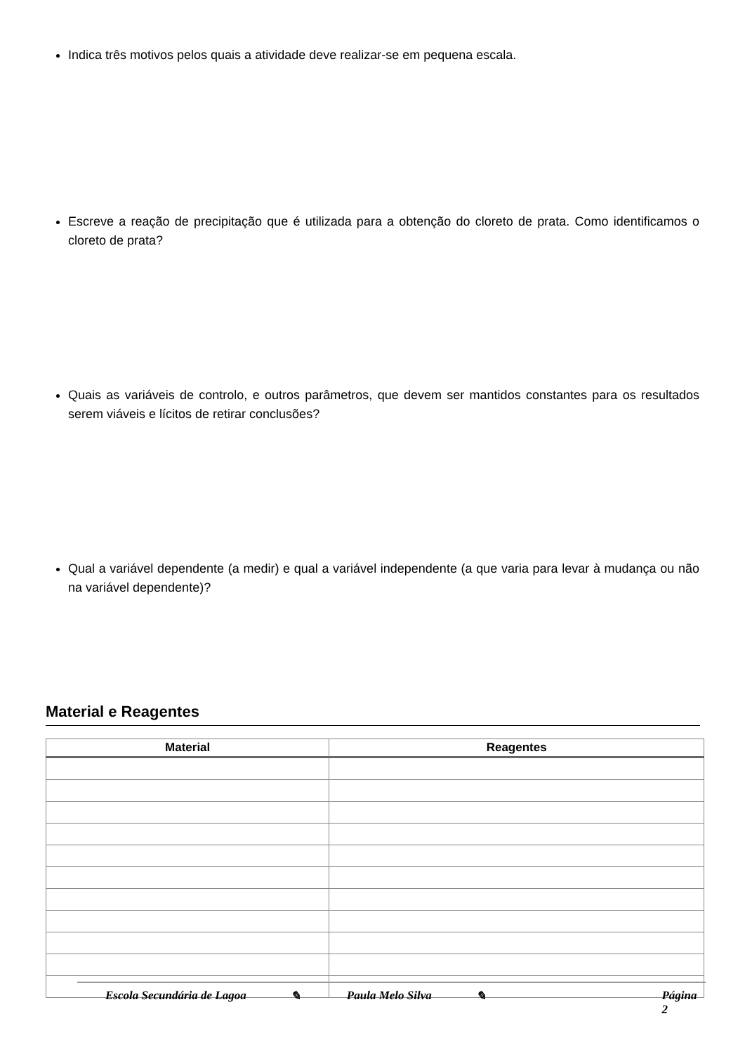Indica três motivos pelos quais a atividade deve realizar-se em pequena escala.
Escreve a reação de precipitação que é utilizada para a obtenção do cloreto de prata. Como identificamos o cloreto de prata?
Quais as variáveis de controlo, e outros parâmetros, que devem ser mantidos constantes para os resultados serem viáveis e lícitos de retirar conclusões?
Qual a variável dependente (a medir) e qual a variável independente (a que varia para levar à mudança ou não na variável dependente)?
Material e Reagentes
| Material | Reagentes |
| --- | --- |
Escola Secundária de Lagoa ✎ Paula Melo Silva ✎ Página 2